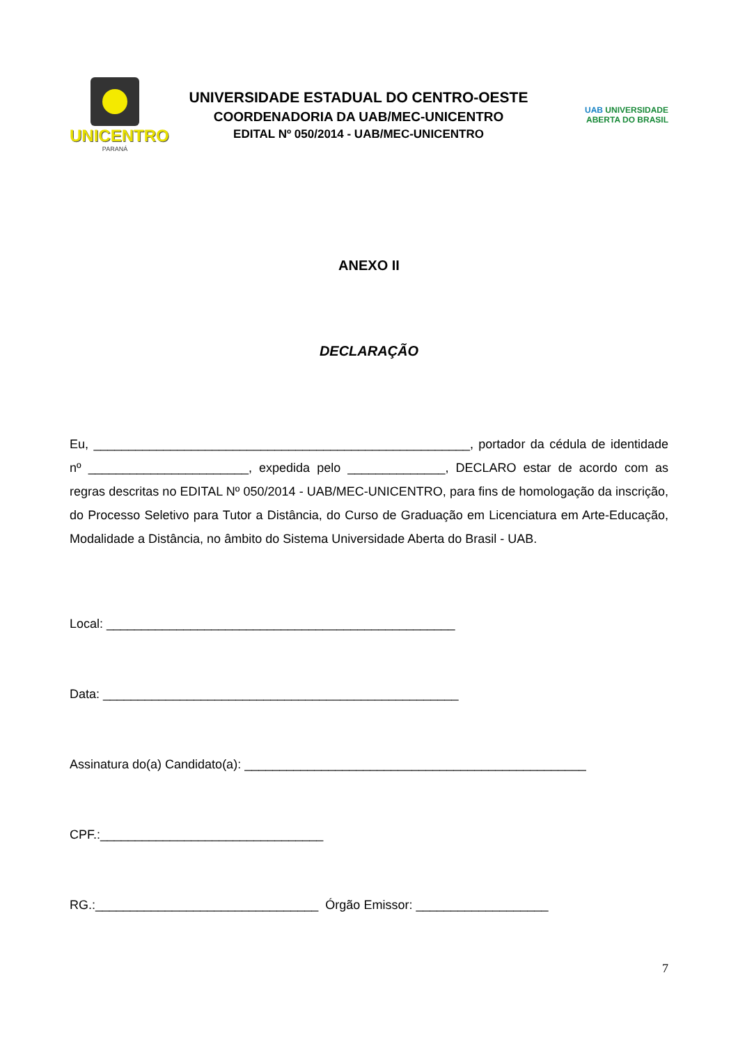UNICENTRO
PARANÁ
UNIVERSIDADE ESTADUAL DO CENTRO-OESTE
COORDENADORIA DA UAB/MEC-UNICENTRO
EDITAL Nº 050/2014 - UAB/MEC-UNICENTRO
UAB UNIVERSIDADE
ABERTA DO BRASIL
ANEXO II
DECLARAÇÃO
Eu, ______________________________________________________, portador da cédula de identidade nº _______________________, expedida pelo ______________, DECLARO estar de acordo com as regras descritas no EDITAL Nº 050/2014 - UAB/MEC-UNICENTRO, para fins de homologação da inscrição, do Processo Seletivo para Tutor a Distância, do Curso de Graduação em Licenciatura em Arte-Educação, Modalidade a Distância, no âmbito do Sistema Universidade Aberta do Brasil - UAB.
Local: __________________________________________________
Data: ___________________________________________________
Assinatura do(a) Candidato(a): _________________________________________________
CPF.:________________________________
RG.:________________________________ Órgão Emissor: ___________________
7